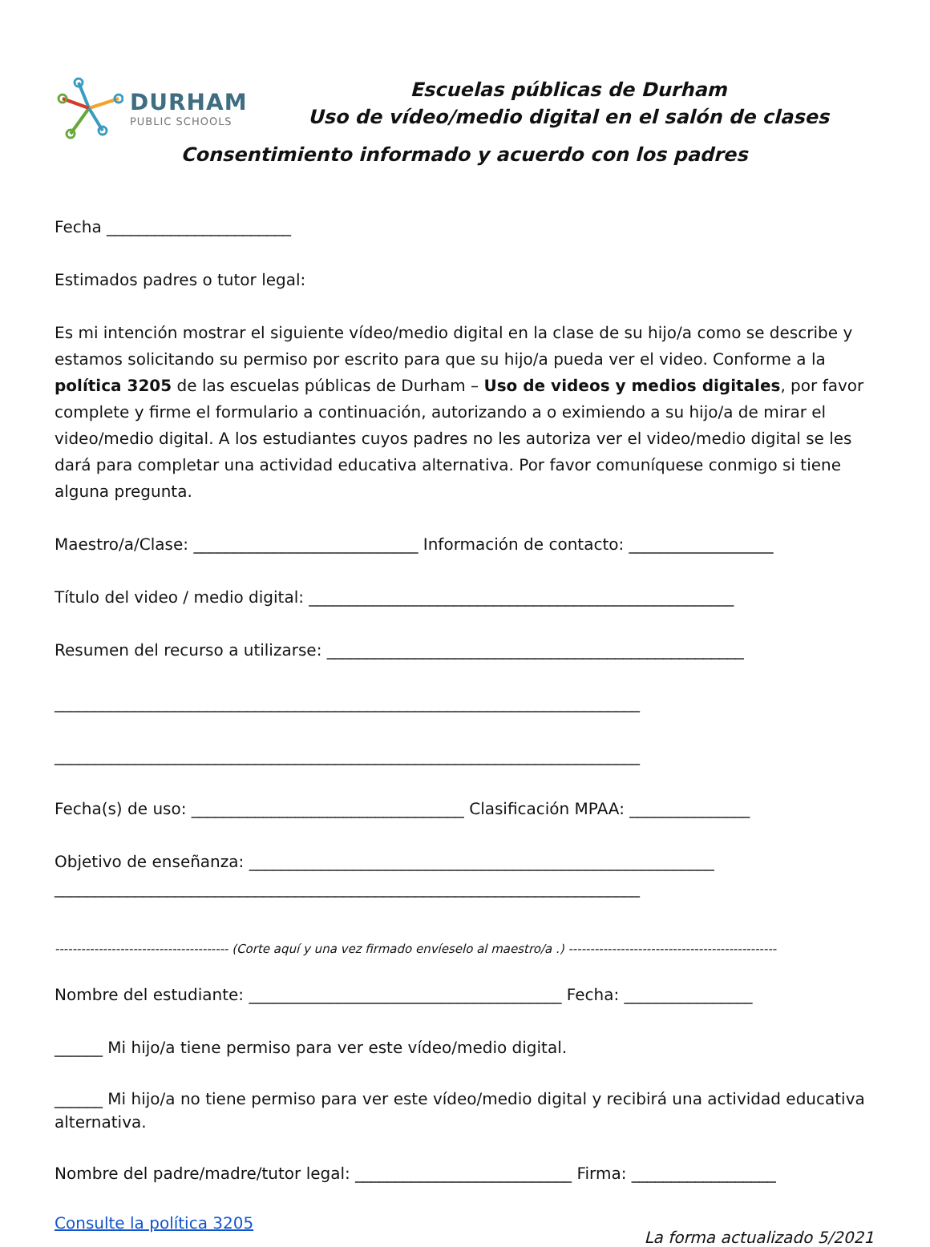DURHAM
PUBLIC SCHOOLS
Escuelas públicas de Durham
Uso de vídeo/medio digital en el salón de clases
Consentimiento informado y acuerdo con los padres
Fecha _______________________
Estimados padres o tutor legal:
Es mi intención mostrar el siguiente vídeo/medio digital en la clase de su hijo/a como se describe y estamos solicitando su permiso por escrito para que su hijo/a pueda ver el video. Conforme a la política 3205 de las escuelas públicas de Durham – Uso de videos y medios digitales, por favor complete y firme el formulario a continuación, autorizando a o eximiendo a su hijo/a de mirar el video/medio digital. A los estudiantes cuyos padres no les autoriza ver el video/medio digital se les dará para completar una actividad educativa alternativa. Por favor comuníquese conmigo si tiene alguna pregunta.
Maestro/a/Clase: ____________________________ Información de contacto: __________________
Título del video / medio digital: _____________________________________________________
Resumen del recurso a utilizarse: ____________________________________________________
_________________________________________________________________________
_________________________________________________________________________
Fecha(s) de uso: __________________________________ Clasificación MPAA: _______________
Objetivo de enseñanza: __________________________________________________________
_________________________________________________________________________
---------------------------------------- (Corte aquí y una vez firmado envíeselo al maestro/a .) ------------------------------------------------
Nombre del estudiante: _______________________________________ Fecha: ________________
______ Mi hijo/a tiene permiso para ver este vídeo/medio digital.
______ Mi hijo/a no tiene permiso para ver este vídeo/medio digital y recibirá una actividad educativa alternativa.
Nombre del padre/madre/tutor legal: ___________________________ Firma: __________________
Consulte la política 3205
La forma actualizado 5/2021